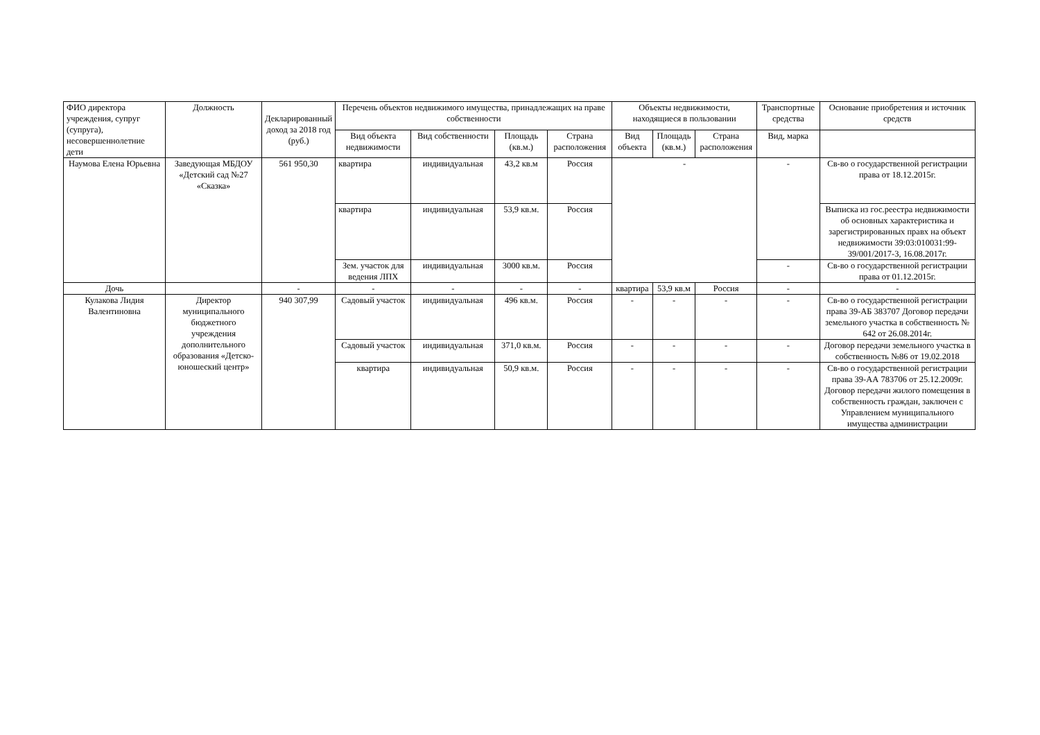| ФИО директора учреждения, супруг (супруга), несовершеннолетние дети | Должность | Декларированный доход за 2018 год (руб.) | Перечень объектов недвижимого имущества, принадлежащих на праве собственности | | | | Объекты недвижимости, находящиеся в пользовании | | | Транспортные средства | Основание приобретения и источник средств |
| --- | --- | --- | --- | --- | --- | --- | --- | --- | --- | --- | --- |
| | | | Вид объекта недвижимости | Вид собственности | Площадь (кв.м.) | Страна расположения | Вид объекта | Площадь (кв.м.) | Страна расположения | Вид, марка | |
| Наумова Елена Юрьевна | Заведующая МБДОУ «Детский сад №27 «Сказка» | 561 950,30 | квартира | индивидуальная | 43,2 кв.м | Россия | - | | | - | Св-во о государственной регистрации права от 18.12.2015г. |
| | | | квартира | индивидуальная | 53,9 кв.м. | Россия | | | | | Выписка из гос.реестра недвижимости об основных характеристика и зарегистрированных правх на объект недвижимости 39:03:010031:99-39/001/2017-3, 16.08.2017г. |
| | | | Зем. участок для ведения ЛПХ | индивидуальная | 3000 кв.м. | Россия | | | | - | Св-во о государственной регистрации права от 01.12.2015г. |
| Дочь | | - | - | - | - | - | квартира | 53,9 кв.м | Россия | - | - |
| Кулакова Лидия Валентиновна | Директор муниципального бюджетного учреждения дополнительного образования «Детско-юношеский центр» | 940 307,99 | Садовый участок | индивидуальная | 496 кв.м. | Россия | - | - | - | - | Св-во о государственной регистрации права 39-АБ 383707 Договор передачи земельного участка в собственность № 642 от 26.08.2014г. |
| | | | Садовый участок | индивидуальная | 371,0 кв.м. | Россия | - | - | - | - | Договор передачи земельного участка в собственность №86 от 19.02.2018 |
| | | | квартира | индивидуальная | 50,9 кв.м. | Россия | - | - | - | - | Св-во о государственной регистрации права 39-АА 783706 от 25.12.2009г. Договор передачи жилого помещения в собственность граждан, заключен с Управлением муниципального имущества администрации |